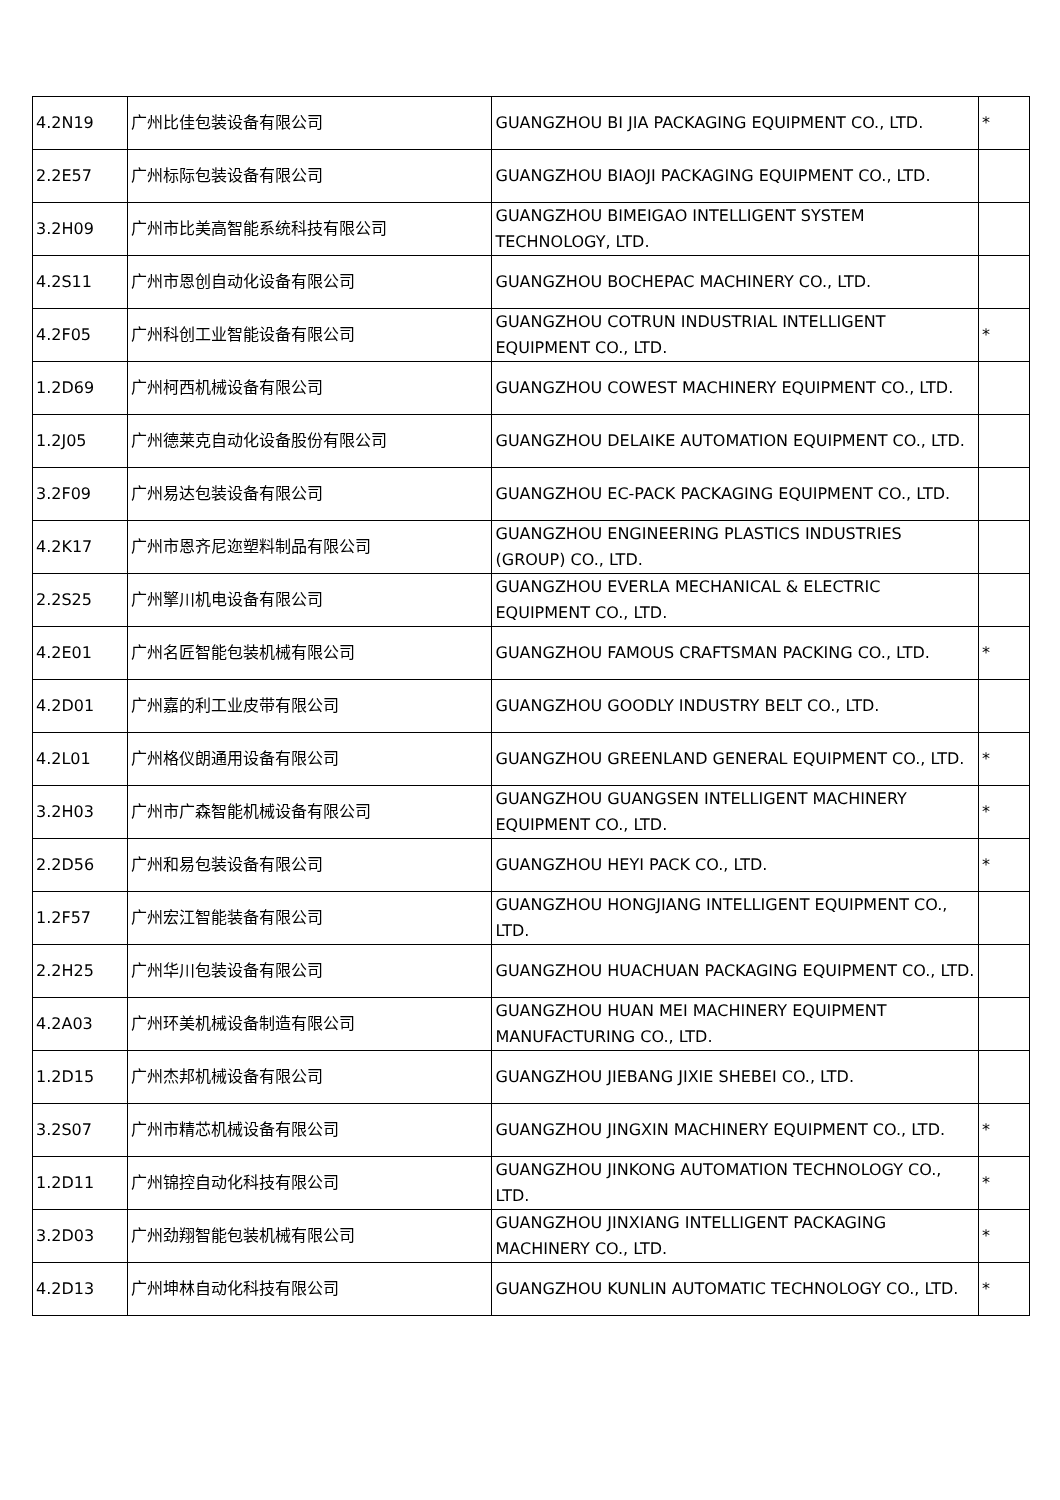| 4.2N19 | 广州比佳包装设备有限公司 | GUANGZHOU BI JIA PACKAGING EQUIPMENT CO., LTD. | * |
| 2.2E57 | 广州标际包装设备有限公司 | GUANGZHOU BIAOJI PACKAGING EQUIPMENT CO., LTD. | |
| 3.2H09 | 广州市比美高智能系统科技有限公司 | GUANGZHOU BIMEIGAO INTELLIGENT SYSTEM TECHNOLOGY, LTD. | |
| 4.2S11 | 广州市恩创自动化设备有限公司 | GUANGZHOU BOCHEPAC MACHINERY CO., LTD. | |
| 4.2F05 | 广州科创工业智能设备有限公司 | GUANGZHOU COTRUN INDUSTRIAL INTELLIGENT EQUIPMENT CO., LTD. | * |
| 1.2D69 | 广州柯西机械设备有限公司 | GUANGZHOU COWEST MACHINERY EQUIPMENT CO., LTD. | |
| 1.2J05 | 广州德莱克自动化设备股份有限公司 | GUANGZHOU DELAIKE AUTOMATION EQUIPMENT CO., LTD. | |
| 3.2F09 | 广州易达包装设备有限公司 | GUANGZHOU EC-PACK PACKAGING EQUIPMENT CO., LTD. | |
| 4.2K17 | 广州市恩齐尼迩塑料制品有限公司 | GUANGZHOU ENGINEERING PLASTICS INDUSTRIES (GROUP) CO., LTD. | |
| 2.2S25 | 广州擎川机电设备有限公司 | GUANGZHOU EVERLA MECHANICAL & ELECTRIC EQUIPMENT CO., LTD. | |
| 4.2E01 | 广州名匠智能包装机械有限公司 | GUANGZHOU FAMOUS CRAFTSMAN PACKING CO., LTD. | * |
| 4.2D01 | 广州嘉的利工业皮带有限公司 | GUANGZHOU GOODLY INDUSTRY BELT CO., LTD. | |
| 4.2L01 | 广州格仪朗通用设备有限公司 | GUANGZHOU GREENLAND GENERAL EQUIPMENT CO., LTD. | * |
| 3.2H03 | 广州市广森智能机械设备有限公司 | GUANGZHOU GUANGSEN INTELLIGENT MACHINERY EQUIPMENT CO., LTD. | * |
| 2.2D56 | 广州和易包装设备有限公司 | GUANGZHOU HEYI PACK CO., LTD. | * |
| 1.2F57 | 广州宏江智能装备有限公司 | GUANGZHOU HONGJIANG INTELLIGENT EQUIPMENT CO., LTD. | |
| 2.2H25 | 广州华川包装设备有限公司 | GUANGZHOU HUACHUAN PACKAGING EQUIPMENT CO., LTD. | |
| 4.2A03 | 广州环美机械设备制造有限公司 | GUANGZHOU HUAN MEI MACHINERY EQUIPMENT MANUFACTURING CO., LTD. | |
| 1.2D15 | 广州杰邦机械设备有限公司 | GUANGZHOU JIEBANG JIXIE SHEBEI CO., LTD. | |
| 3.2S07 | 广州市精芯机械设备有限公司 | GUANGZHOU JINGXIN MACHINERY EQUIPMENT CO., LTD. | * |
| 1.2D11 | 广州锦控自动化科技有限公司 | GUANGZHOU JINKONG AUTOMATION TECHNOLOGY CO., LTD. | * |
| 3.2D03 | 广州劲翔智能包装机械有限公司 | GUANGZHOU JINXIANG INTELLIGENT PACKAGING MACHINERY CO., LTD. | * |
| 4.2D13 | 广州坤林自动化科技有限公司 | GUANGZHOU KUNLIN AUTOMATIC TECHNOLOGY CO., LTD. | * |